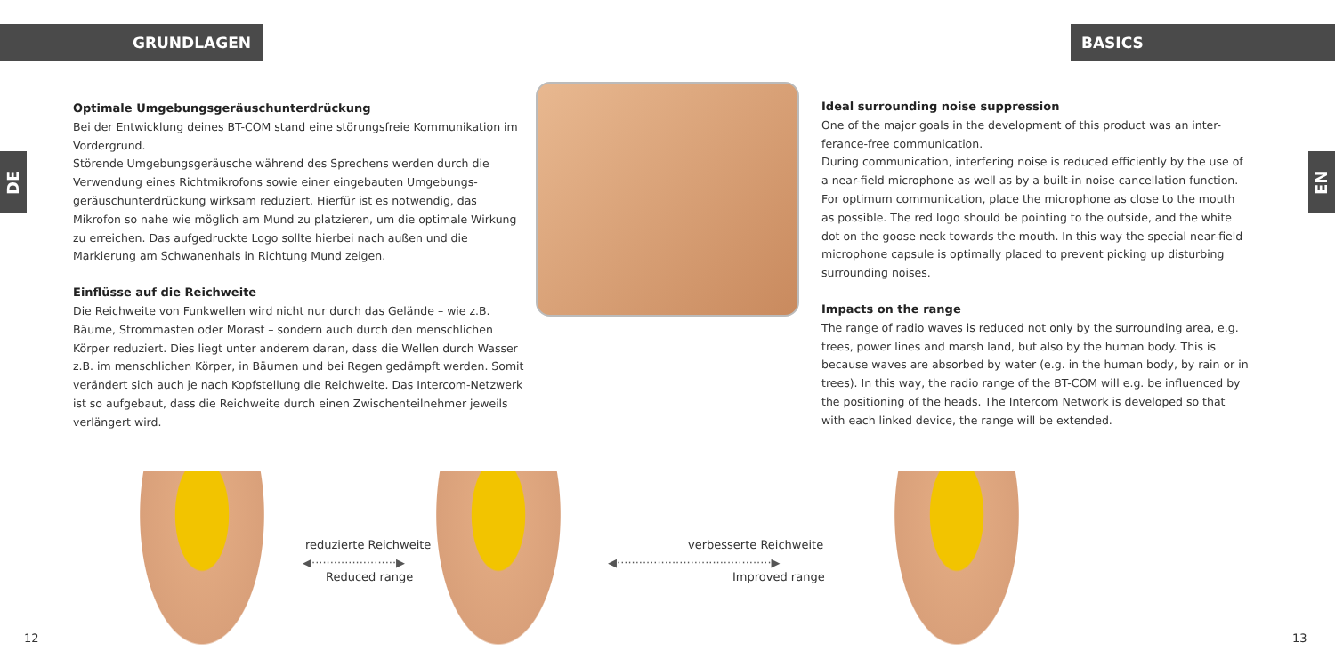GRUNDLAGEN BASICS
DE
EN
Optimale Umgebungsgeräuschunterdrückung
Bei der Entwicklung deines BT-COM stand eine störungsfreie Kommunikation im Vordergrund.
Störende Umgebungsgeräusche während des Sprechens werden durch die Verwendung eines Richtmikrofons sowie einer eingebauten Umgebungs-geräuschunterdrückung wirksam reduziert. Hierfür ist es notwendig, das Mikrofon so nahe wie möglich am Mund zu platzieren, um die optimale Wirkung zu erreichen. Das aufgedruckte Logo sollte hierbei nach außen und die Markierung am Schwanenhals in Richtung Mund zeigen.
Einflüsse auf die Reichweite
Die Reichweite von Funkwellen wird nicht nur durch das Gelände – wie z.B. Bäume, Strommasten oder Morast – sondern auch durch den menschlichen Körper reduziert. Dies liegt unter anderem daran, dass die Wellen durch Wasser z.B. im menschlichen Körper, in Bäumen und bei Regen gedämpft werden. Somit verändert sich auch je nach Kopfstellung die Reichweite. Das Intercom-Netzwerk ist so aufgebaut, dass die Reichweite durch einen Zwischenteilnehmer jeweils verlängert wird.
Ideal surrounding noise suppression
One of the major goals in the development of this product was an inter-ferance-free communication.
During communication, interfering noise is reduced efficiently by the use of a near-field microphone as well as by a built-in noise cancellation function. For optimum communication, place the microphone as close to the mouth as possible. The red logo should be pointing to the outside, and the white dot on the goose neck towards the mouth. In this way the special near-field microphone capsule is optimally placed to prevent picking up disturbing surrounding noises.
Impacts on the range
The range of radio waves is reduced not only by the surrounding area, e.g. trees, power lines and marsh land, but also by the human body. This is because waves are absorbed by water (e.g. in the human body, by rain or in trees). In this way, the radio range of the BT-COM will e.g. be influenced by the positioning of the heads. The Intercom Network is developed so that with each linked device, the range will be extended.
reduzierte Reichweite
◀·······················▶
Reduced range
verbesserte Reichweite
◀··········································▶
Improved range
12 13